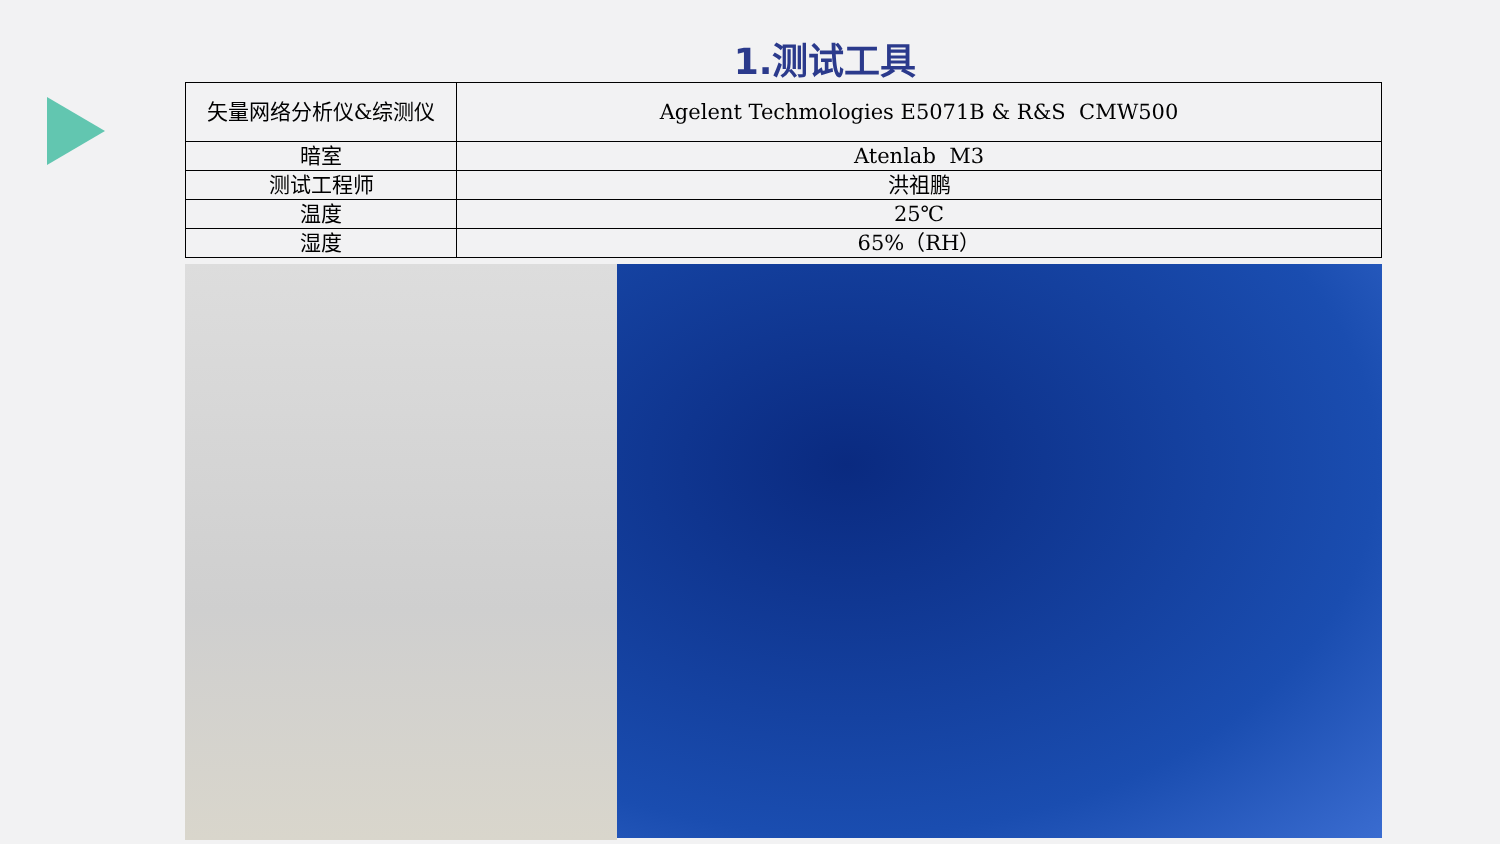1.测试工具
| 矢量网络分析仪&综测仪 | Agelent Techmologies E5071B & R&S CMW500 |
| 暗室 | Atenlab M3 |
| 测试工程师 | 洪祖鹏 |
| 温度 | 25℃ |
| 湿度 | 65%（RH） |